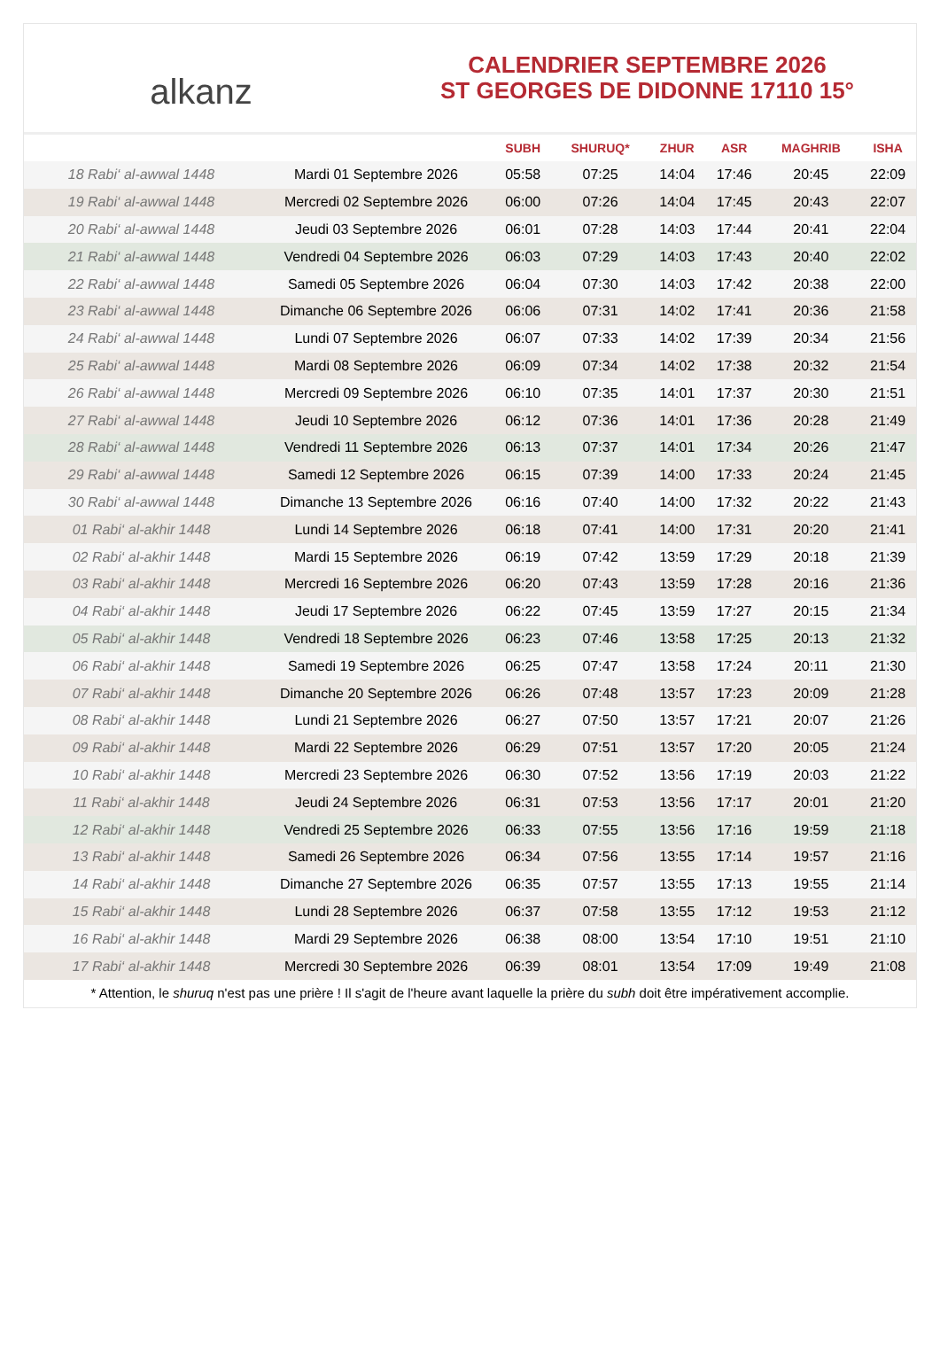alkanz
CALENDRIER SEPTEMBRE 2026
ST GEORGES DE DIDONNE 17110 15°
| | | SUBH | SHURUQ* | ZHUR | ASR | MAGHRIB | ISHA |
| --- | --- | --- | --- | --- | --- | --- | --- |
| 18 Rabi‘ al-awwal 1448 | Mardi 01 Septembre 2026 | 05:58 | 07:25 | 14:04 | 17:46 | 20:45 | 22:09 |
| 19 Rabi‘ al-awwal 1448 | Mercredi 02 Septembre 2026 | 06:00 | 07:26 | 14:04 | 17:45 | 20:43 | 22:07 |
| 20 Rabi‘ al-awwal 1448 | Jeudi 03 Septembre 2026 | 06:01 | 07:28 | 14:03 | 17:44 | 20:41 | 22:04 |
| 21 Rabi‘ al-awwal 1448 | Vendredi 04 Septembre 2026 | 06:03 | 07:29 | 14:03 | 17:43 | 20:40 | 22:02 |
| 22 Rabi‘ al-awwal 1448 | Samedi 05 Septembre 2026 | 06:04 | 07:30 | 14:03 | 17:42 | 20:38 | 22:00 |
| 23 Rabi‘ al-awwal 1448 | Dimanche 06 Septembre 2026 | 06:06 | 07:31 | 14:02 | 17:41 | 20:36 | 21:58 |
| 24 Rabi‘ al-awwal 1448 | Lundi 07 Septembre 2026 | 06:07 | 07:33 | 14:02 | 17:39 | 20:34 | 21:56 |
| 25 Rabi‘ al-awwal 1448 | Mardi 08 Septembre 2026 | 06:09 | 07:34 | 14:02 | 17:38 | 20:32 | 21:54 |
| 26 Rabi‘ al-awwal 1448 | Mercredi 09 Septembre 2026 | 06:10 | 07:35 | 14:01 | 17:37 | 20:30 | 21:51 |
| 27 Rabi‘ al-awwal 1448 | Jeudi 10 Septembre 2026 | 06:12 | 07:36 | 14:01 | 17:36 | 20:28 | 21:49 |
| 28 Rabi‘ al-awwal 1448 | Vendredi 11 Septembre 2026 | 06:13 | 07:37 | 14:01 | 17:34 | 20:26 | 21:47 |
| 29 Rabi‘ al-awwal 1448 | Samedi 12 Septembre 2026 | 06:15 | 07:39 | 14:00 | 17:33 | 20:24 | 21:45 |
| 30 Rabi‘ al-awwal 1448 | Dimanche 13 Septembre 2026 | 06:16 | 07:40 | 14:00 | 17:32 | 20:22 | 21:43 |
| 01 Rabi‘ al-akhir 1448 | Lundi 14 Septembre 2026 | 06:18 | 07:41 | 14:00 | 17:31 | 20:20 | 21:41 |
| 02 Rabi‘ al-akhir 1448 | Mardi 15 Septembre 2026 | 06:19 | 07:42 | 13:59 | 17:29 | 20:18 | 21:39 |
| 03 Rabi‘ al-akhir 1448 | Mercredi 16 Septembre 2026 | 06:20 | 07:43 | 13:59 | 17:28 | 20:16 | 21:36 |
| 04 Rabi‘ al-akhir 1448 | Jeudi 17 Septembre 2026 | 06:22 | 07:45 | 13:59 | 17:27 | 20:15 | 21:34 |
| 05 Rabi‘ al-akhir 1448 | Vendredi 18 Septembre 2026 | 06:23 | 07:46 | 13:58 | 17:25 | 20:13 | 21:32 |
| 06 Rabi‘ al-akhir 1448 | Samedi 19 Septembre 2026 | 06:25 | 07:47 | 13:58 | 17:24 | 20:11 | 21:30 |
| 07 Rabi‘ al-akhir 1448 | Dimanche 20 Septembre 2026 | 06:26 | 07:48 | 13:57 | 17:23 | 20:09 | 21:28 |
| 08 Rabi‘ al-akhir 1448 | Lundi 21 Septembre 2026 | 06:27 | 07:50 | 13:57 | 17:21 | 20:07 | 21:26 |
| 09 Rabi‘ al-akhir 1448 | Mardi 22 Septembre 2026 | 06:29 | 07:51 | 13:57 | 17:20 | 20:05 | 21:24 |
| 10 Rabi‘ al-akhir 1448 | Mercredi 23 Septembre 2026 | 06:30 | 07:52 | 13:56 | 17:19 | 20:03 | 21:22 |
| 11 Rabi‘ al-akhir 1448 | Jeudi 24 Septembre 2026 | 06:31 | 07:53 | 13:56 | 17:17 | 20:01 | 21:20 |
| 12 Rabi‘ al-akhir 1448 | Vendredi 25 Septembre 2026 | 06:33 | 07:55 | 13:56 | 17:16 | 19:59 | 21:18 |
| 13 Rabi‘ al-akhir 1448 | Samedi 26 Septembre 2026 | 06:34 | 07:56 | 13:55 | 17:14 | 19:57 | 21:16 |
| 14 Rabi‘ al-akhir 1448 | Dimanche 27 Septembre 2026 | 06:35 | 07:57 | 13:55 | 17:13 | 19:55 | 21:14 |
| 15 Rabi‘ al-akhir 1448 | Lundi 28 Septembre 2026 | 06:37 | 07:58 | 13:55 | 17:12 | 19:53 | 21:12 |
| 16 Rabi‘ al-akhir 1448 | Mardi 29 Septembre 2026 | 06:38 | 08:00 | 13:54 | 17:10 | 19:51 | 21:10 |
| 17 Rabi‘ al-akhir 1448 | Mercredi 30 Septembre 2026 | 06:39 | 08:01 | 13:54 | 17:09 | 19:49 | 21:08 |
* Attention, le shuruq n'est pas une prière ! Il s'agit de l'heure avant laquelle la prière du subh doit être impérativement accomplie.